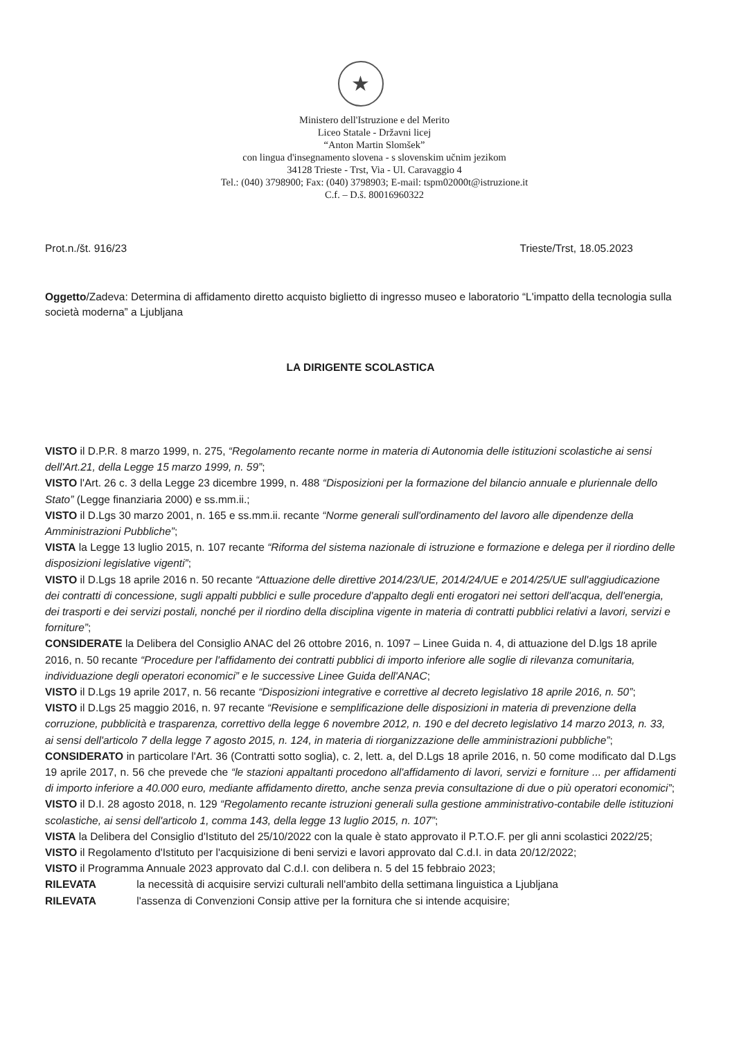★
Ministero dell'Istruzione e del Merito
Liceo Statale - Državni licej
“Anton Martin Slomšek”
con lingua d'insegnamento slovena - s slovenskim učnim jezikom
34128 Trieste - Trst, Via - Ul. Caravaggio 4
Tel.: (040) 3798900; Fax: (040) 3798903; E-mail: tspm02000t@istruzione.it
C.f. – D.š. 80016960322
Prot.n./št. 916/23 Trieste/Trst, 18.05.2023
Oggetto/Zadeva: Determina di affidamento diretto acquisto biglietto di ingresso museo e laboratorio “L'impatto della tecnologia sulla società moderna” a Ljubljana
LA DIRIGENTE SCOLASTICA
VISTO il D.P.R. 8 marzo 1999, n. 275, “Regolamento recante norme in materia di Autonomia delle istituzioni scolastiche ai sensi dell'Art.21, della Legge 15 marzo 1999, n. 59”;
VISTO l'Art. 26 c. 3 della Legge 23 dicembre 1999, n. 488 “Disposizioni per la formazione del bilancio annuale e pluriennale dello Stato” (Legge finanziaria 2000) e ss.mm.ii.;
VISTO il D.Lgs 30 marzo 2001, n. 165 e ss.mm.ii. recante “Norme generali sull'ordinamento del lavoro alle dipendenze della Amministrazioni Pubbliche”;
VISTA la Legge 13 luglio 2015, n. 107 recante “Riforma del sistema nazionale di istruzione e formazione e delega per il riordino delle disposizioni legislative vigenti”;
VISTO il D.Lgs 18 aprile 2016 n. 50 recante “Attuazione delle direttive 2014/23/UE, 2014/24/UE e 2014/25/UE sull'aggiudicazione dei contratti di concessione, sugli appalti pubblici e sulle procedure d'appalto degli enti erogatori nei settori dell'acqua, dell'energia, dei trasporti e dei servizi postali, nonché per il riordino della disciplina vigente in materia di contratti pubblici relativi a lavori, servizi e forniture”;
CONSIDERATE la Delibera del Consiglio ANAC del 26 ottobre 2016, n. 1097 – Linee Guida n. 4, di attuazione del D.lgs 18 aprile 2016, n. 50 recante “Procedure per l'affidamento dei contratti pubblici di importo inferiore alle soglie di rilevanza comunitaria, individuazione degli operatori economici” e le successive Linee Guida dell'ANAC;
VISTO il D.Lgs 19 aprile 2017, n. 56 recante “Disposizioni integrative e correttive al decreto legislativo 18 aprile 2016, n. 50”;
VISTO il D.Lgs 25 maggio 2016, n. 97 recante “Revisione e semplificazione delle disposizioni in materia di prevenzione della corruzione, pubblicità e trasparenza, correttivo della legge 6 novembre 2012, n. 190 e del decreto legislativo 14 marzo 2013, n. 33, ai sensi dell'articolo 7 della legge 7 agosto 2015, n. 124, in materia di riorganizzazione delle amministrazioni pubbliche”;
CONSIDERATO in particolare l'Art. 36 (Contratti sotto soglia), c. 2, lett. a, del D.Lgs 18 aprile 2016, n. 50 come modificato dal D.Lgs 19 aprile 2017, n. 56 che prevede che “le stazioni appaltanti procedono all'affidamento di lavori, servizi e forniture ... per affidamenti di importo inferiore a 40.000 euro, mediante affidamento diretto, anche senza previa consultazione di due o più operatori economici”;
VISTO il D.I. 28 agosto 2018, n. 129 “Regolamento recante istruzioni generali sulla gestione amministrativo-contabile delle istituzioni scolastiche, ai sensi dell'articolo 1, comma 143, della legge 13 luglio 2015, n. 107”;
VISTA la Delibera del Consiglio d'Istituto del 25/10/2022 con la quale è stato approvato il P.T.O.F. per gli anni scolastici 2022/25;
VISTO il Regolamento d'Istituto per l'acquisizione di beni servizi e lavori approvato dal C.d.I. in data 20/12/2022;
VISTO il Programma Annuale 2023 approvato dal C.d.I. con delibera n. 5 del 15 febbraio 2023;
RILEVATA la necessità di acquisire servizi culturali nell'ambito della settimana linguistica a Ljubljana
RILEVATA l'assenza di Convenzioni Consip attive per la fornitura che si intende acquisire;